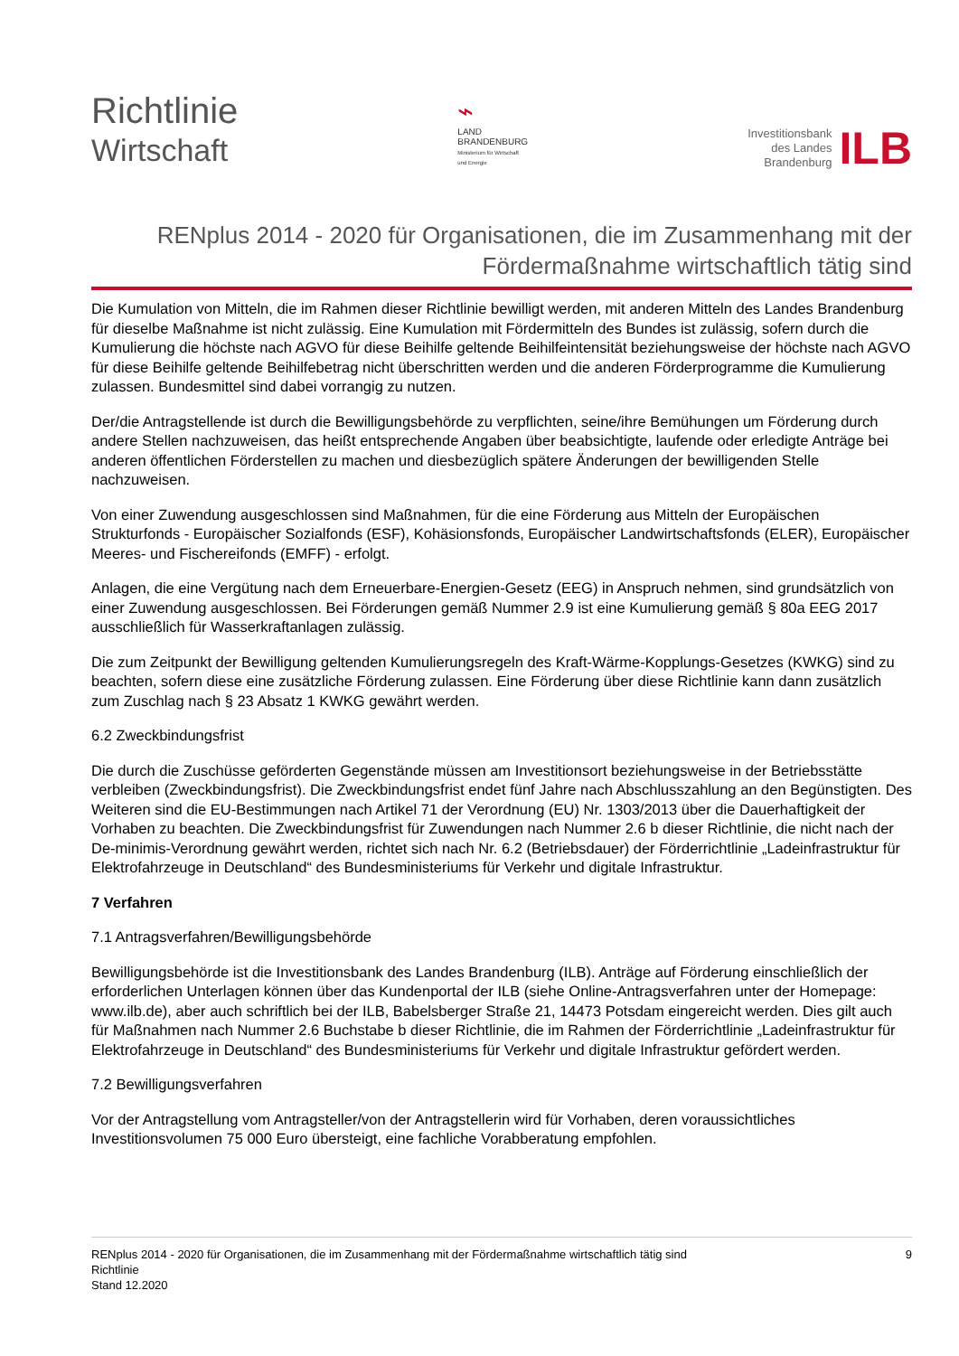Richtlinie
Wirtschaft
⌁
LAND
BRANDENBURG
Ministerium für Wirtschaft
und Energie
Investitionsbank
des Landes
Brandenburg
ILB
RENplus 2014 - 2020 für Organisationen, die im Zusammenhang mit der Fördermaßnahme wirtschaftlich tätig sind
Die Kumulation von Mitteln, die im Rahmen dieser Richtlinie bewilligt werden, mit anderen Mitteln des Landes Brandenburg für dieselbe Maßnahme ist nicht zulässig. Eine Kumulation mit Fördermitteln des Bundes ist zulässig, sofern durch die Kumulierung die höchste nach AGVO für diese Beihilfe geltende Beihilfeintensität beziehungsweise der höchste nach AGVO für diese Beihilfe geltende Beihilfebetrag nicht überschritten werden und die anderen Förderprogramme die Kumulierung zulassen. Bundesmittel sind dabei vorrangig zu nutzen.
Der/die Antragstellende ist durch die Bewilligungsbehörde zu verpflichten, seine/ihre Bemühungen um Förderung durch andere Stellen nachzuweisen, das heißt entsprechende Angaben über beabsichtigte, laufende oder erledigte Anträge bei anderen öffentlichen Förderstellen zu machen und diesbezüglich spätere Änderungen der bewilligenden Stelle nachzuweisen.
Von einer Zuwendung ausgeschlossen sind Maßnahmen, für die eine Förderung aus Mitteln der Europäischen Strukturfonds - Europäischer Sozialfonds (ESF), Kohäsionsfonds, Europäischer Landwirtschaftsfonds (ELER), Europäischer Meeres- und Fischereifonds (EMFF) - erfolgt.
Anlagen, die eine Vergütung nach dem Erneuerbare-Energien-Gesetz (EEG) in Anspruch nehmen, sind grundsätzlich von einer Zuwendung ausgeschlossen. Bei Förderungen gemäß Nummer 2.9 ist eine Kumulierung gemäß § 80a EEG 2017 ausschließlich für Wasserkraftanlagen zulässig.
Die zum Zeitpunkt der Bewilligung geltenden Kumulierungsregeln des Kraft-Wärme-Kopplungs-Gesetzes (KWKG) sind zu beachten, sofern diese eine zusätzliche Förderung zulassen. Eine Förderung über diese Richtlinie kann dann zusätzlich zum Zuschlag nach § 23 Absatz 1 KWKG gewährt werden.
6.2 Zweckbindungsfrist
Die durch die Zuschüsse geförderten Gegenstände müssen am Investitionsort beziehungsweise in der Betriebsstätte verbleiben (Zweckbindungsfrist). Die Zweckbindungsfrist endet fünf Jahre nach Abschlusszahlung an den Begünstigten. Des Weiteren sind die EU-Bestimmungen nach Artikel 71 der Verordnung (EU) Nr. 1303/2013 über die Dauerhaftigkeit der Vorhaben zu beachten. Die Zweckbindungsfrist für Zuwendungen nach Nummer 2.6 b dieser Richtlinie, die nicht nach der De-minimis-Verordnung gewährt werden, richtet sich nach Nr. 6.2 (Betriebsdauer) der Förderrichtlinie „Ladeinfrastruktur für Elektrofahrzeuge in Deutschland“ des Bundesministeriums für Verkehr und digitale Infrastruktur.
7 Verfahren
7.1 Antragsverfahren/Bewilligungsbehörde
Bewilligungsbehörde ist die Investitionsbank des Landes Brandenburg (ILB). Anträge auf Förderung einschließlich der erforderlichen Unterlagen können über das Kundenportal der ILB (siehe Online-Antragsverfahren unter der Homepage: www.ilb.de), aber auch schriftlich bei der ILB, Babelsberger Straße 21, 14473 Potsdam eingereicht werden. Dies gilt auch für Maßnahmen nach Nummer 2.6 Buchstabe b dieser Richtlinie, die im Rahmen der Förderrichtlinie „Ladeinfrastruktur für Elektrofahrzeuge in Deutschland“ des Bundesministeriums für Verkehr und digitale Infrastruktur gefördert werden.
7.2 Bewilligungsverfahren
Vor der Antragstellung vom Antragsteller/von der Antragstellerin wird für Vorhaben, deren voraussichtliches Investitionsvolumen 75 000 Euro übersteigt, eine fachliche Vorabberatung empfohlen.
RENplus 2014 - 2020 für Organisationen, die im Zusammenhang mit der Fördermaßnahme wirtschaftlich tätig sind
Richtlinie
Stand 12.2020
9